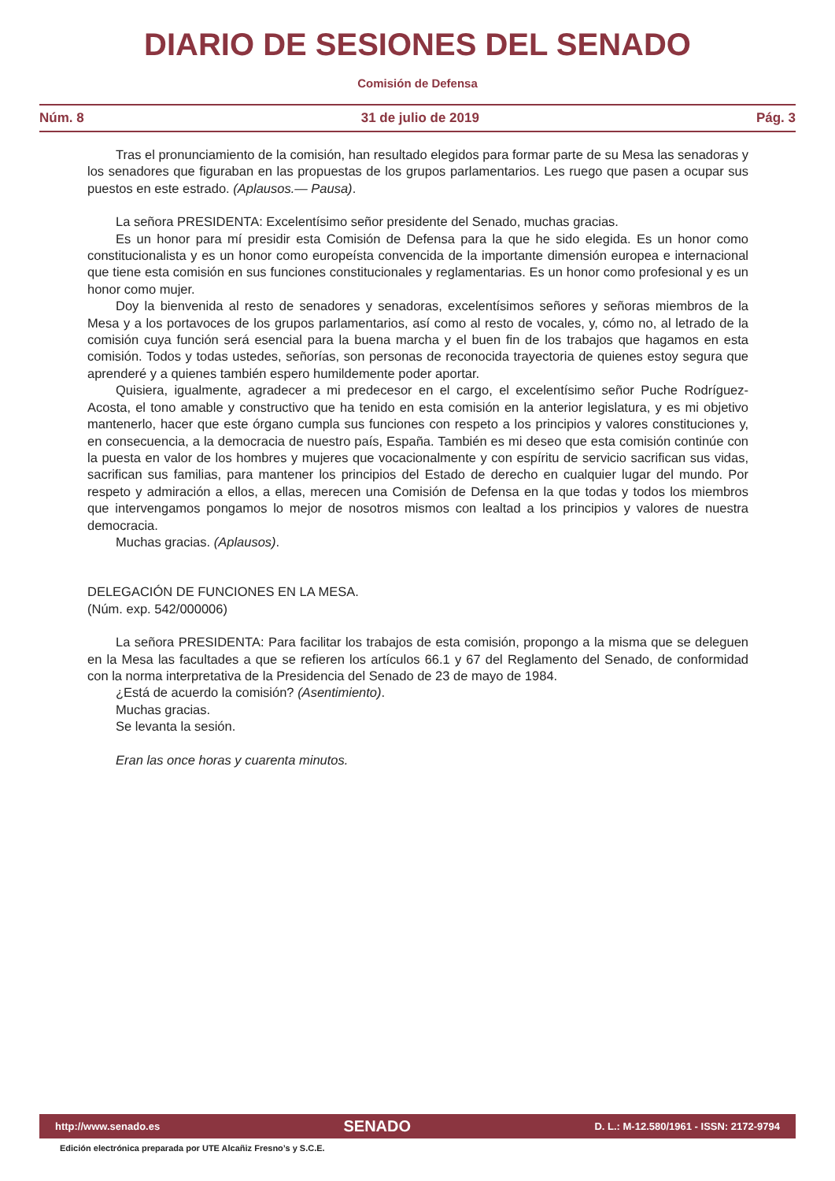DIARIO DE SESIONES DEL SENADO
Comisión de Defensa
Núm. 8 31 de julio de 2019 Pág. 3
Tras el pronunciamiento de la comisión, han resultado elegidos para formar parte de su Mesa las senadoras y los senadores que figuraban en las propuestas de los grupos parlamentarios. Les ruego que pasen a ocupar sus puestos en este estrado. (Aplausos.— Pausa).
La señora PRESIDENTA: Excelentísimo señor presidente del Senado, muchas gracias.
Es un honor para mí presidir esta Comisión de Defensa para la que he sido elegida. Es un honor como constitucionalista y es un honor como europeísta convencida de la importante dimensión europea e internacional que tiene esta comisión en sus funciones constitucionales y reglamentarias. Es un honor como profesional y es un honor como mujer.
Doy la bienvenida al resto de senadores y senadoras, excelentísimos señores y señoras miembros de la Mesa y a los portavoces de los grupos parlamentarios, así como al resto de vocales, y, cómo no, al letrado de la comisión cuya función será esencial para la buena marcha y el buen fin de los trabajos que hagamos en esta comisión. Todos y todas ustedes, señorías, son personas de reconocida trayectoria de quienes estoy segura que aprenderé y a quienes también espero humildemente poder aportar.
Quisiera, igualmente, agradecer a mi predecesor en el cargo, el excelentísimo señor Puche Rodríguez-Acosta, el tono amable y constructivo que ha tenido en esta comisión en la anterior legislatura, y es mi objetivo mantenerlo, hacer que este órgano cumpla sus funciones con respeto a los principios y valores constituciones y, en consecuencia, a la democracia de nuestro país, España. También es mi deseo que esta comisión continúe con la puesta en valor de los hombres y mujeres que vocacionalmente y con espíritu de servicio sacrifican sus vidas, sacrifican sus familias, para mantener los principios del Estado de derecho en cualquier lugar del mundo. Por respeto y admiración a ellos, a ellas, merecen una Comisión de Defensa en la que todas y todos los miembros que intervengamos pongamos lo mejor de nosotros mismos con lealtad a los principios y valores de nuestra democracia.
Muchas gracias. (Aplausos).
DELEGACIÓN DE FUNCIONES EN LA MESA.
(Núm. exp. 542/000006)
La señora PRESIDENTA: Para facilitar los trabajos de esta comisión, propongo a la misma que se deleguen en la Mesa las facultades a que se refieren los artículos 66.1 y 67 del Reglamento del Senado, de conformidad con la norma interpretativa de la Presidencia del Senado de 23 de mayo de 1984.
¿Está de acuerdo la comisión? (Asentimiento).
Muchas gracias.
Se levanta la sesión.
Eran las once horas y cuarenta minutos.
http://www.senado.es SENADO D. L.: M-12.580/1961 - ISSN: 2172-9794
Edición electrónica preparada por UTE Alcañiz Fresno’s y S.C.E.